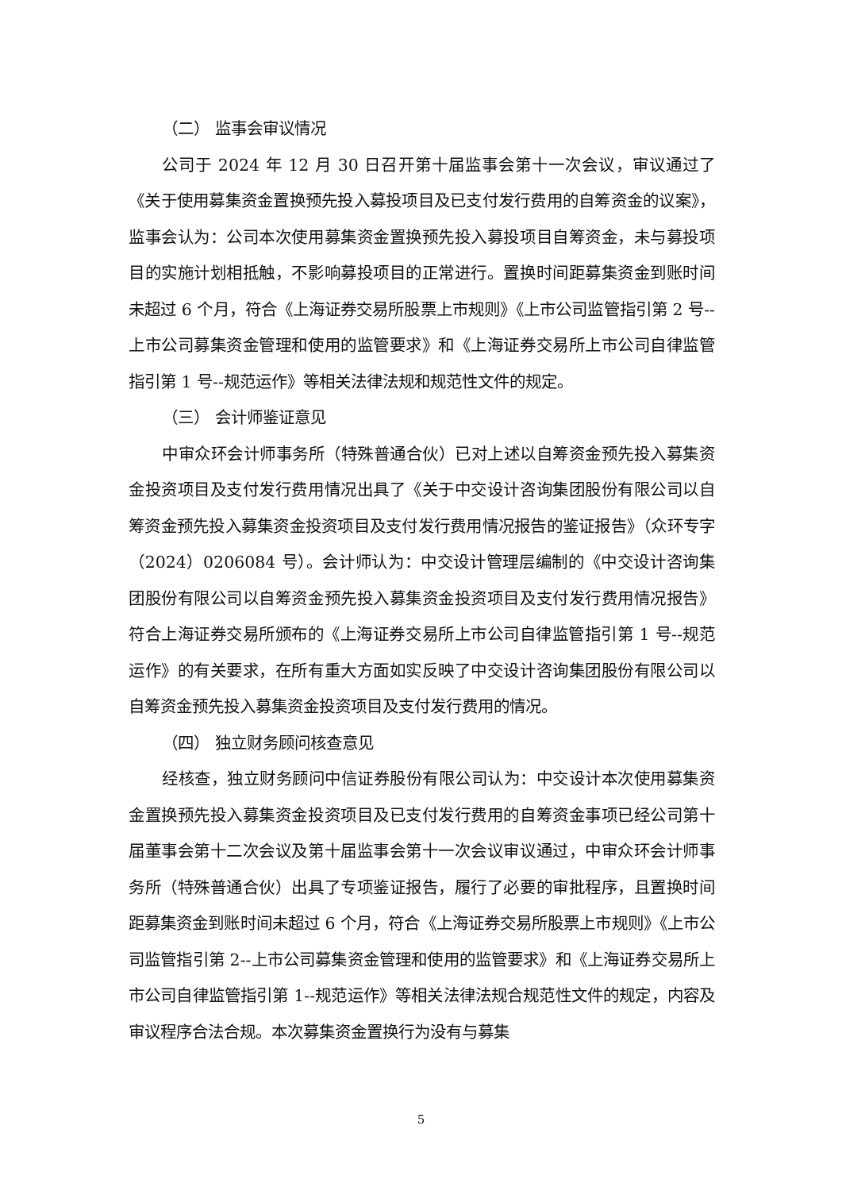（二） 监事会审议情况
公司于 2024 年 12 月 30 日召开第十届监事会第十一次会议，审议通过了《关于使用募集资金置换预先投入募投项目及已支付发行费用的自筹资金的议案》，监事会认为：公司本次使用募集资金置换预先投入募投项目自筹资金，未与募投项目的实施计划相抵触，不影响募投项目的正常进行。置换时间距募集资金到账时间未超过 6 个月，符合《上海证券交易所股票上市规则》《上市公司监管指引第 2 号--上市公司募集资金管理和使用的监管要求》和《上海证券交易所上市公司自律监管指引第 1 号--规范运作》等相关法律法规和规范性文件的规定。
（三） 会计师鉴证意见
中审众环会计师事务所（特殊普通合伙）已对上述以自筹资金预先投入募集资金投资项目及支付发行费用情况出具了《关于中交设计咨询集团股份有限公司以自筹资金预先投入募集资金投资项目及支付发行费用情况报告的鉴证报告》（众环专字（2024）0206084 号）。会计师认为：中交设计管理层编制的《中交设计咨询集团股份有限公司以自筹资金预先投入募集资金投资项目及支付发行费用情况报告》符合上海证券交易所颁布的《上海证券交易所上市公司自律监管指引第 1 号--规范运作》的有关要求，在所有重大方面如实反映了中交设计咨询集团股份有限公司以自筹资金预先投入募集资金投资项目及支付发行费用的情况。
（四） 独立财务顾问核查意见
经核查，独立财务顾问中信证券股份有限公司认为：中交设计本次使用募集资金置换预先投入募集资金投资项目及已支付发行费用的自筹资金事项已经公司第十届董事会第十二次会议及第十届监事会第十一次会议审议通过，中审众环会计师事务所（特殊普通合伙）出具了专项鉴证报告，履行了必要的审批程序，且置换时间距募集资金到账时间未超过 6 个月，符合《上海证券交易所股票上市规则》《上市公司监管指引第 2--上市公司募集资金管理和使用的监管要求》和《上海证券交易所上市公司自律监管指引第 1--规范运作》等相关法律法规合规范性文件的规定，内容及审议程序合法合规。本次募集资金置换行为没有与募集
5